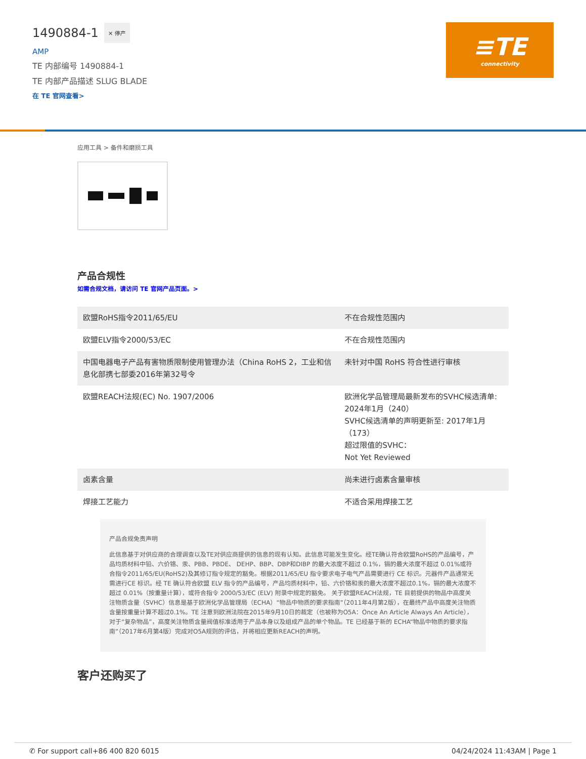1490884-1 ✕ 停产
AMP
TE 内部编号 1490884-1
TE 内部产品描述 SLUG BLADE
在 TE 官网查看>
≡TE
connectivity
应用工具 > 备件和磨损工具
产品合规性
如需合规文档，请访问 TE 官网产品页面。>
| 欧盟RoHS指令2011/65/EU | 不在合规性范围内 |
| 欧盟ELV指令2000/53/EC | 不在合规性范围内 |
| 中国电器电子产品有害物质限制使用管理办法（China RoHS 2，工业和信息化部携七部委2016年第32号令 | 未针对中国 RoHS 符合性进行审核 |
| 欧盟REACH法规(EC) No. 1907/2006 | 欧洲化学品管理局最新发布的SVHC候选清单: 2024年1月（240） SVHC候选清单的声明更新至: 2017年1月（173） 超过限值的SVHC： Not Yet Reviewed |
| 卤素含量 | 尚未进行卤素含量审核 |
| 焊接工艺能力 | 不适合采用焊接工艺 |
产品合规免责声明
此信息基于对供应商的合理调查以及TE对供应商提供的信息的现有认知。此信息可能发生变化。经TE确认符合欧盟RoHS的产品编号，产品均质材料中铅、六价铬、汞、PBB、PBDE、 DEHP、BBP、DBP和DIBP 的最大浓度不超过 0.1%，镉的最大浓度不超过 0.01%或符合指令2011/65/EU(RoHS2)及其修订指令规定的豁免。根据2011/65/EU 指令要求电子电气产品需要进行 CE 标识。元器件产品通常无需进行CE 标识。经 TE 确认符合欧盟 ELV 指令的产品编号，产品均质材料中，铅、六价铬和汞的最大浓度不超过0.1%，镉的最大浓度不超过 0.01%（按重量计算），或符合指令 2000/53/EC (ELV) 附录中规定的豁免。 关于欧盟REACH法规，TE 目前提供的物品中高度关注物质含量（SVHC）信息是基于欧洲化学品管理局（ECHA）“物品中物质的要求指南”（2011年4月第2版），在最终产品中高度关注物质含量按重量计算不超过0.1%。TE 注意到欧洲法院在2015年9月10日的裁定（也被称为O5A：Once An Article Always An Article），对于“复杂物品”，高度关注物质含量阀值标准适用于产品本身以及组成产品的单个物品。TE 已经基于新的 ECHA“物品中物质的要求指南”（2017年6月第4版）完成对O5A规则的评估，并将相应更新REACH的声明。
客户还购买了
✆ For support call+86 400 820 6015 04/24/2024 11:43AM | Page 1